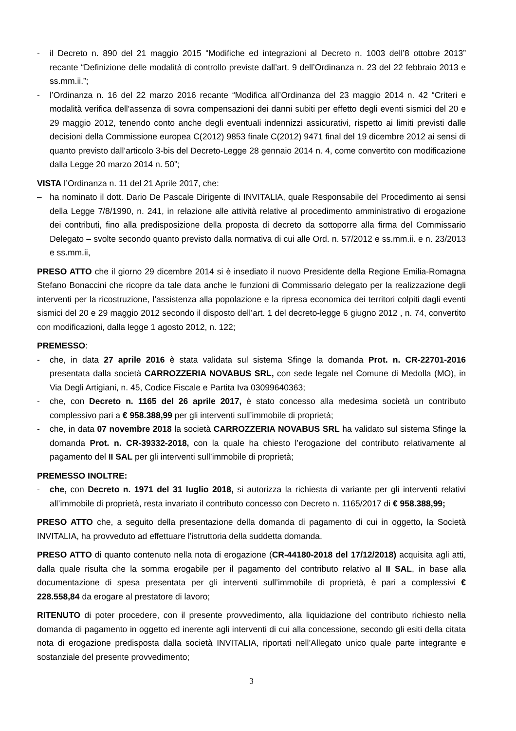- il Decreto n. 890 del 21 maggio 2015 “Modifiche ed integrazioni al Decreto n. 1003 dell’8 ottobre 2013” recante “Definizione delle modalità di controllo previste dall’art. 9 dell’Ordinanza n. 23 del 22 febbraio 2013 e ss.mm.ii.”;
- l’Ordinanza n. 16 del 22 marzo 2016 recante “Modifica all’Ordinanza del 23 maggio 2014 n. 42 “Criteri e modalità verifica dell'assenza di sovra compensazioni dei danni subiti per effetto degli eventi sismici del 20 e 29 maggio 2012, tenendo conto anche degli eventuali indennizzi assicurativi, rispetto ai limiti previsti dalle decisioni della Commissione europea C(2012) 9853 finale C(2012) 9471 final del 19 dicembre 2012 ai sensi di quanto previsto dall’articolo 3-bis del Decreto-Legge 28 gennaio 2014 n. 4, come convertito con modificazione dalla Legge 20 marzo 2014 n. 50”;
VISTA l’Ordinanza n. 11 del 21 Aprile 2017, che:
– ha nominato il dott. Dario De Pascale Dirigente di INVITALIA, quale Responsabile del Procedimento ai sensi della Legge 7/8/1990, n. 241, in relazione alle attività relative al procedimento amministrativo di erogazione dei contributi, fino alla predisposizione della proposta di decreto da sottoporre alla firma del Commissario Delegato – svolte secondo quanto previsto dalla normativa di cui alle Ord. n. 57/2012 e ss.mm.ii. e n. 23/2013 e ss.mm.ii,
PRESO ATTO che il giorno 29 dicembre 2014 si è insediato il nuovo Presidente della Regione Emilia-Romagna Stefano Bonaccini che ricopre da tale data anche le funzioni di Commissario delegato per la realizzazione degli interventi per la ricostruzione, l’assistenza alla popolazione e la ripresa economica dei territori colpiti dagli eventi sismici del 20 e 29 maggio 2012 secondo il disposto dell’art. 1 del decreto-legge 6 giugno 2012 , n. 74, convertito con modificazioni, dalla legge 1 agosto 2012, n. 122;
PREMESSO:
- che, in data 27 aprile 2016 è stata validata sul sistema Sfinge la domanda Prot. n. CR-22701-2016 presentata dalla società CARROZZERIA NOVABUS SRL, con sede legale nel Comune di Medolla (MO), in Via Degli Artigiani, n. 45, Codice Fiscale e Partita Iva 03099640363;
- che, con Decreto n. 1165 del 26 aprile 2017, è stato concesso alla medesima società un contributo complessivo pari a € 958.388,99 per gli interventi sull’immobile di proprietà;
- che, in data 07 novembre 2018 la società CARROZZERIA NOVABUS SRL ha validato sul sistema Sfinge la domanda Prot. n. CR-39332-2018, con la quale ha chiesto l’erogazione del contributo relativamente al pagamento del II SAL per gli interventi sull’immobile di proprietà;
PREMESSO INOLTRE:
- che, con Decreto n. 1971 del 31 luglio 2018, si autorizza la richiesta di variante per gli interventi relativi all’immobile di proprietà, resta invariato il contributo concesso con Decreto n. 1165/2017 di € 958.388,99;
PRESO ATTO che, a seguito della presentazione della domanda di pagamento di cui in oggetto, la Società INVITALIA, ha provveduto ad effettuare l’istruttoria della suddetta domanda.
PRESO ATTO di quanto contenuto nella nota di erogazione (CR-44180-2018 del 17/12/2018) acquisita agli atti, dalla quale risulta che la somma erogabile per il pagamento del contributo relativo al II SAL, in base alla documentazione di spesa presentata per gli interventi sull’immobile di proprietà, è pari a complessivi € 228.558,84 da erogare al prestatore di lavoro;
RITENUTO di poter procedere, con il presente provvedimento, alla liquidazione del contributo richiesto nella domanda di pagamento in oggetto ed inerente agli interventi di cui alla concessione, secondo gli esiti della citata nota di erogazione predisposta dalla società INVITALIA, riportati nell’Allegato unico quale parte integrante e sostanziale del presente provvedimento;
3